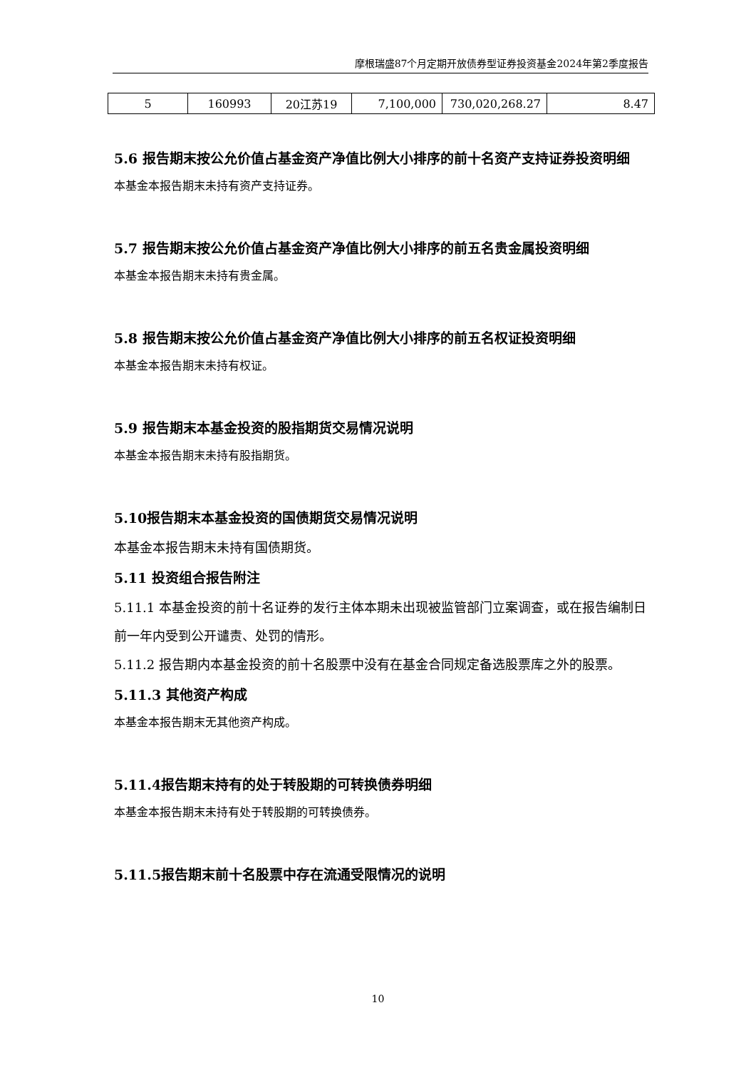摩根瑞盛87个月定期开放债券型证券投资基金2024年第2季度报告
| 5 | 160993 | 20江苏19 | 7,100,000 | 730,020,268.27 | 8.47 |
5.6 报告期末按公允价值占基金资产净值比例大小排序的前十名资产支持证券投资明细
本基金本报告期末未持有资产支持证券。
5.7 报告期末按公允价值占基金资产净值比例大小排序的前五名贵金属投资明细
本基金本报告期末未持有贵金属。
5.8 报告期末按公允价值占基金资产净值比例大小排序的前五名权证投资明细
本基金本报告期末未持有权证。
5.9 报告期末本基金投资的股指期货交易情况说明
本基金本报告期末未持有股指期货。
5.10报告期末本基金投资的国债期货交易情况说明
本基金本报告期末未持有国债期货。
5.11 投资组合报告附注
5.11.1 本基金投资的前十名证券的发行主体本期未出现被监管部门立案调查，或在报告编制日前一年内受到公开谴责、处罚的情形。
5.11.2 报告期内本基金投资的前十名股票中没有在基金合同规定备选股票库之外的股票。
5.11.3 其他资产构成
本基金本报告期末无其他资产构成。
5.11.4报告期末持有的处于转股期的可转换债券明细
本基金本报告期末未持有处于转股期的可转换债券。
5.11.5报告期末前十名股票中存在流通受限情况的说明
10